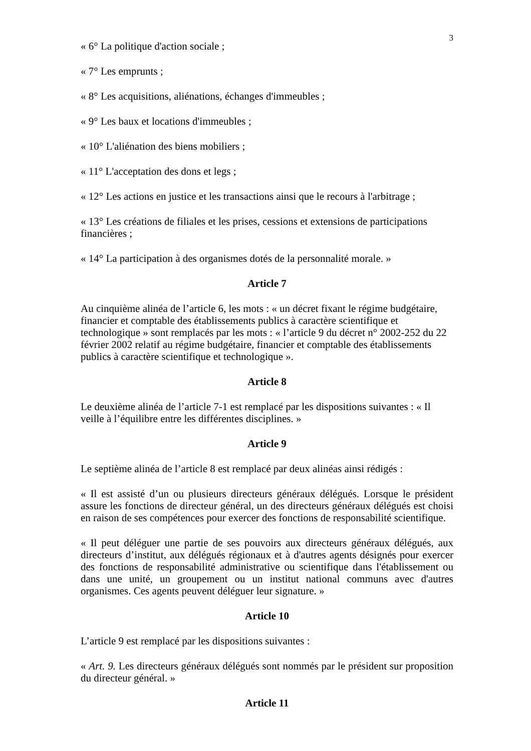3
« 6° La politique d'action sociale ;
« 7° Les emprunts ;
« 8° Les acquisitions, aliénations, échanges d'immeubles ;
« 9° Les baux et locations d'immeubles ;
« 10° L'aliénation des biens mobiliers ;
« 11° L'acceptation des dons et legs ;
« 12° Les actions en justice et les transactions ainsi que le recours à l'arbitrage ;
« 13° Les créations de filiales et les prises, cessions et extensions de participations financières ;
« 14° La participation à des organismes dotés de la personnalité morale. »
Article 7
Au cinquième alinéa de l’article 6, les mots : « un décret fixant le régime budgétaire, financier et comptable des établissements publics à caractère scientifique et technologique » sont remplacés par les mots : « l’article 9 du décret n° 2002-252 du 22 février 2002 relatif au régime budgétaire, financier et comptable des établissements publics à caractère scientifique et technologique ».
Article 8
Le deuxième alinéa de l’article 7-1 est remplacé par les dispositions suivantes : « Il veille à l’équilibre entre les différentes disciplines. »
Article 9
Le septième alinéa de l’article 8 est remplacé par deux alinéas ainsi rédigés :
« Il est assisté d’un ou plusieurs directeurs généraux délégués. Lorsque le président assure les fonctions de directeur général, un des directeurs généraux délégués est choisi en raison de ses compétences pour exercer des fonctions de responsabilité scientifique.
« Il peut déléguer une partie de ses pouvoirs aux directeurs généraux délégués, aux directeurs d’institut, aux délégués régionaux et à d'autres agents désignés pour exercer des fonctions de responsabilité administrative ou scientifique dans l'établissement ou dans une unité, un groupement ou un institut national communs avec d'autres organismes. Ces agents peuvent déléguer leur signature. »
Article 10
L’article 9 est remplacé par les dispositions suivantes :
« Art. 9. Les directeurs généraux délégués sont nommés par le président sur proposition du directeur général. »
Article 11